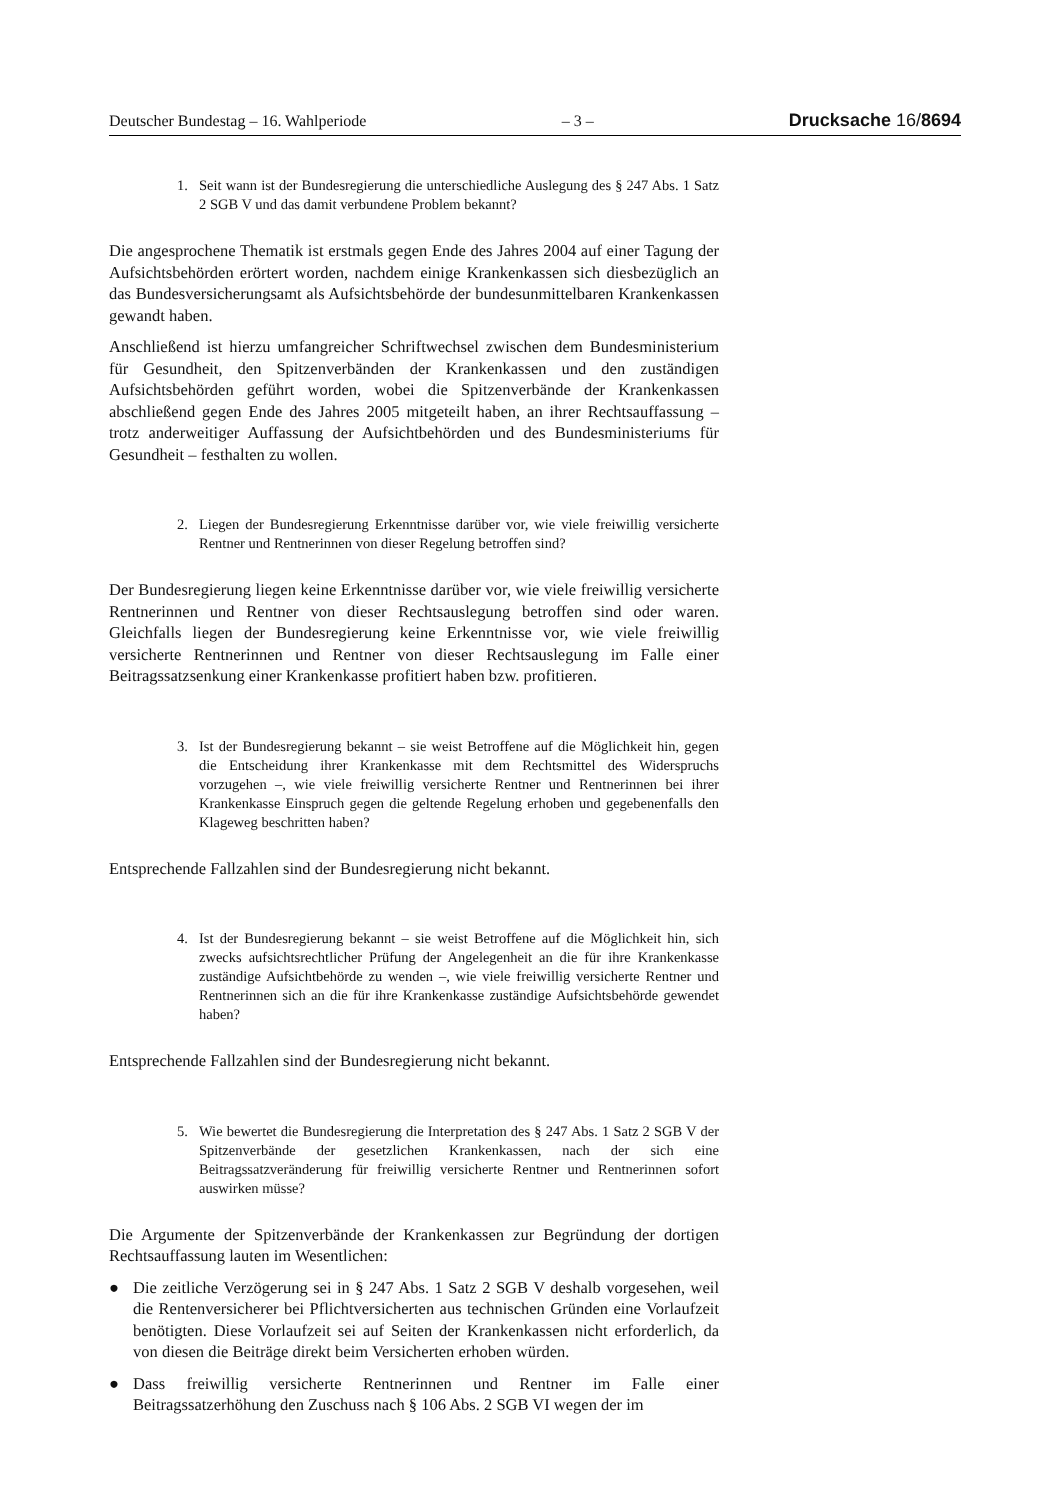Deutscher Bundestag – 16. Wahlperiode – 3 – Drucksache 16/8694
1. Seit wann ist der Bundesregierung die unterschiedliche Auslegung des § 247 Abs. 1 Satz 2 SGB V und das damit verbundene Problem bekannt?
Die angesprochene Thematik ist erstmals gegen Ende des Jahres 2004 auf einer Tagung der Aufsichtsbehörden erörtert worden, nachdem einige Krankenkassen sich diesbezüglich an das Bundesversicherungsamt als Aufsichtsbehörde der bundesunmittelbaren Krankenkassen gewandt haben.
Anschließend ist hierzu umfangreicher Schriftwechsel zwischen dem Bundesministerium für Gesundheit, den Spitzenverbänden der Krankenkassen und den zuständigen Aufsichtsbehörden geführt worden, wobei die Spitzenverbände der Krankenkassen abschließend gegen Ende des Jahres 2005 mitgeteilt haben, an ihrer Rechtsauffassung – trotz anderweitiger Auffassung der Aufsichtbehörden und des Bundesministeriums für Gesundheit – festhalten zu wollen.
2. Liegen der Bundesregierung Erkenntnisse darüber vor, wie viele freiwillig versicherte Rentner und Rentnerinnen von dieser Regelung betroffen sind?
Der Bundesregierung liegen keine Erkenntnisse darüber vor, wie viele freiwillig versicherte Rentnerinnen und Rentner von dieser Rechtsauslegung betroffen sind oder waren. Gleichfalls liegen der Bundesregierung keine Erkenntnisse vor, wie viele freiwillig versicherte Rentnerinnen und Rentner von dieser Rechtsauslegung im Falle einer Beitragssatzsenkung einer Krankenkasse profitiert haben bzw. profitieren.
3. Ist der Bundesregierung bekannt – sie weist Betroffene auf die Möglichkeit hin, gegen die Entscheidung ihrer Krankenkasse mit dem Rechtsmittel des Widerspruchs vorzugehen –, wie viele freiwillig versicherte Rentner und Rentnerinnen bei ihrer Krankenkasse Einspruch gegen die geltende Regelung erhoben und gegebenenfalls den Klageweg beschritten haben?
Entsprechende Fallzahlen sind der Bundesregierung nicht bekannt.
4. Ist der Bundesregierung bekannt – sie weist Betroffene auf die Möglichkeit hin, sich zwecks aufsichtsrechtlicher Prüfung der Angelegenheit an die für ihre Krankenkasse zuständige Aufsichtbehörde zu wenden –, wie viele freiwillig versicherte Rentner und Rentnerinnen sich an die für ihre Krankenkasse zuständige Aufsichtsbehörde gewendet haben?
Entsprechende Fallzahlen sind der Bundesregierung nicht bekannt.
5. Wie bewertet die Bundesregierung die Interpretation des § 247 Abs. 1 Satz 2 SGB V der Spitzenverbände der gesetzlichen Krankenkassen, nach der sich eine Beitragssatzveränderung für freiwillig versicherte Rentner und Rentnerinnen sofort auswirken müsse?
Die Argumente der Spitzenverbände der Krankenkassen zur Begründung der dortigen Rechtsauffassung lauten im Wesentlichen:
● Die zeitliche Verzögerung sei in § 247 Abs. 1 Satz 2 SGB V deshalb vorgesehen, weil die Rentenversicherer bei Pflichtversicherten aus technischen Gründen eine Vorlaufzeit benötigten. Diese Vorlaufzeit sei auf Seiten der Krankenkassen nicht erforderlich, da von diesen die Beiträge direkt beim Versicherten erhoben würden.
● Dass freiwillig versicherte Rentnerinnen und Rentner im Falle einer Beitragssatzerhöhung den Zuschuss nach § 106 Abs. 2 SGB VI wegen der im